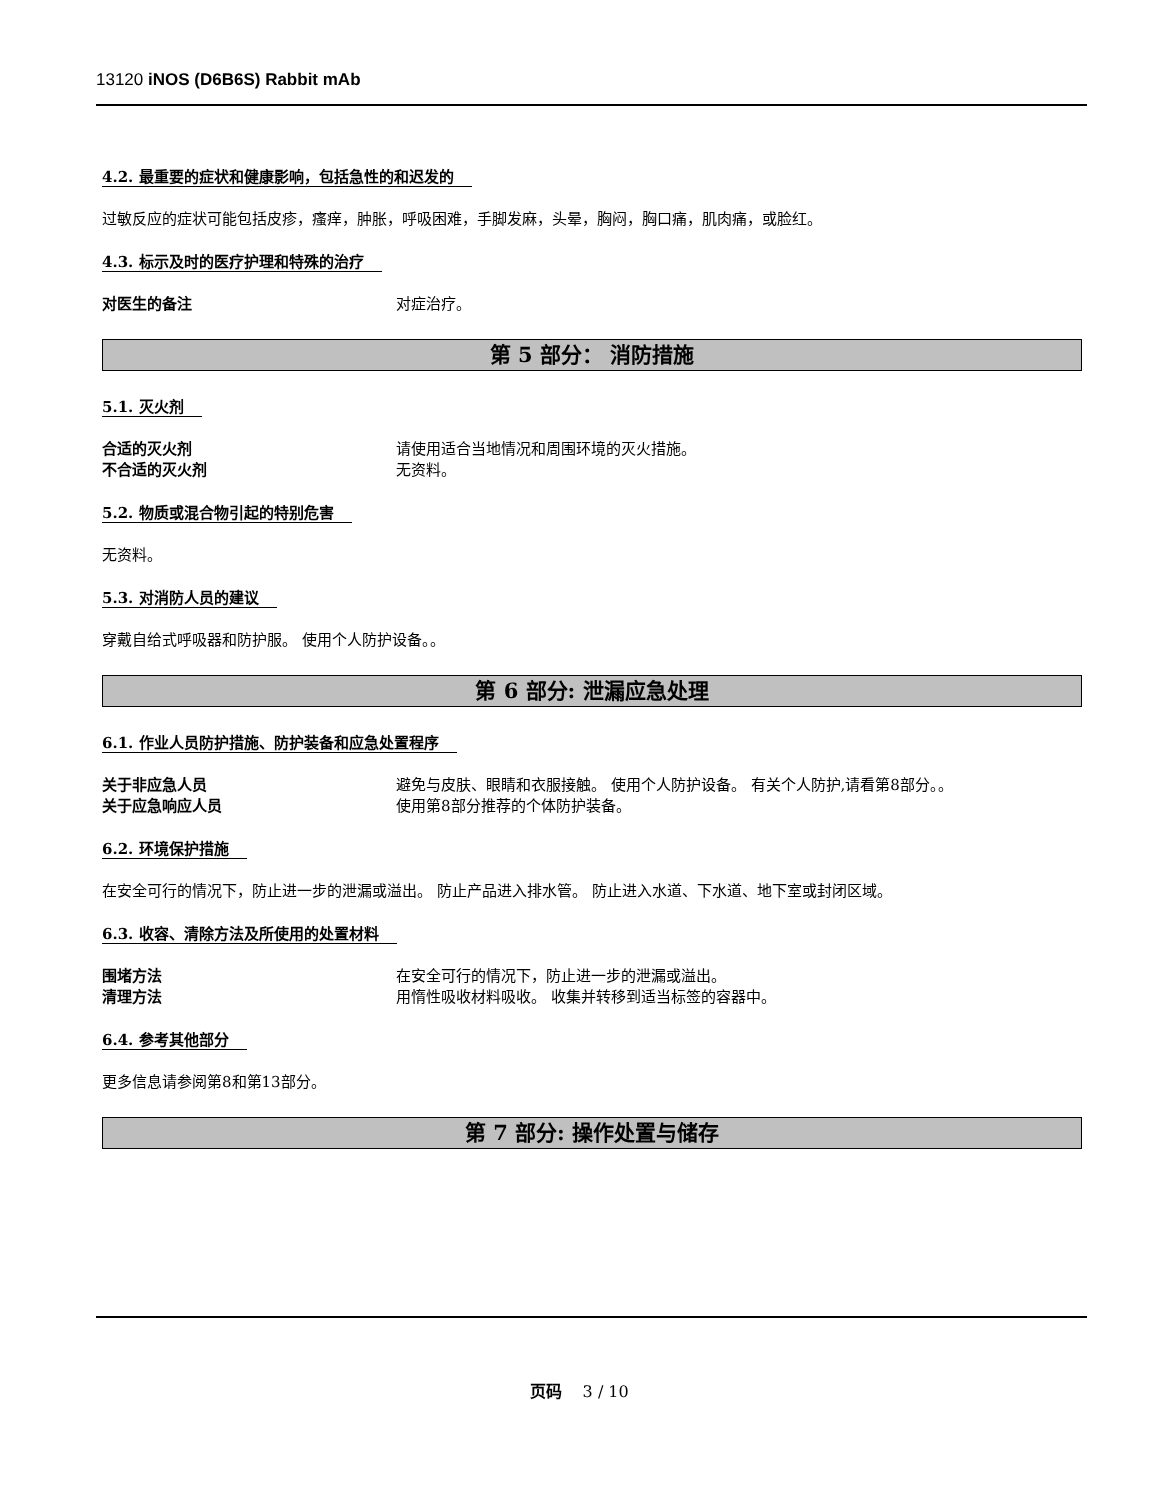13120 iNOS (D6B6S) Rabbit mAb
4.2. 最重要的症状和健康影响，包括急性的和迟发的
过敏反应的症状可能包括皮疹，瘙痒，肿胀，呼吸困难，手脚发麻，头晕，胸闷，胸口痛，肌肉痛，或脸红。
4.3. 标示及时的医疗护理和特殊的治疗
对医生的备注 对症治疗。
第 5 部分： 消防措施
5.1. 灭火剂
合适的灭火剂 请使用适合当地情况和周围环境的灭火措施。
不合适的灭火剂 无资料。
5.2. 物质或混合物引起的特别危害
无资料。
5.3. 对消防人员的建议
穿戴自给式呼吸器和防护服。 使用个人防护设备。。
第 6 部分: 泄漏应急处理
6.1. 作业人员防护措施、防护装备和应急处置程序
关于非应急人员 避免与皮肤、眼睛和衣服接触。 使用个人防护设备。 有关个人防护,请看第8部分。。
关于应急响应人员 使用第8部分推荐的个体防护装备。
6.2. 环境保护措施
在安全可行的情况下，防止进一步的泄漏或溢出。 防止产品进入排水管。 防止进入水道、下水道、地下室或封闭区域。
6.3. 收容、清除方法及所使用的处置材料
围堵方法 在安全可行的情况下，防止进一步的泄漏或溢出。
清理方法 用惰性吸收材料吸收。 收集并转移到适当标签的容器中。
6.4. 参考其他部分
更多信息请参阅第8和第13部分。
第 7 部分: 操作处置与储存
页码 3 / 10